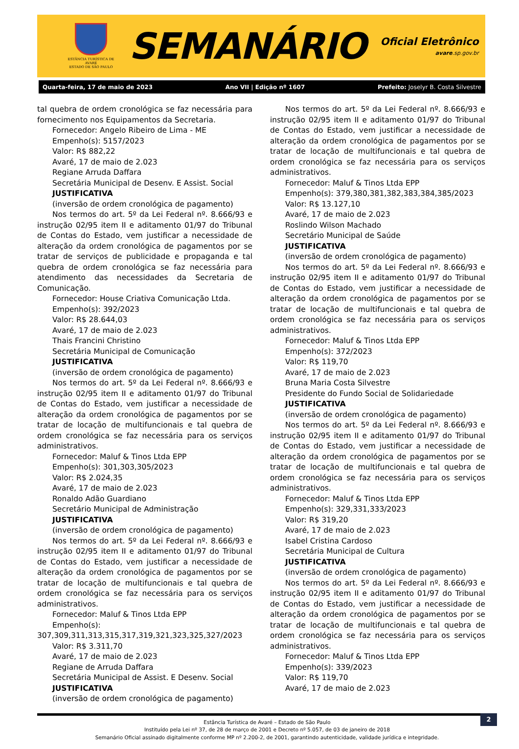ESTÂNCIA TURÍSTICA DE AVARÉ
ESTADO DE SÃO PAULO
SEMANÁRIO
Oficial Eletrônico
avare.sp.gov.br
Quarta-feira, 17 de maio de 2023 Ano VII | Edição nº 1607 Prefeito: Joselyr B. Costa Silvestre
tal quebra de ordem cronológica se faz necessária para fornecimento nos Equipamentos da Secretaria.
Fornecedor: Angelo Ribeiro de Lima - ME
Empenho(s): 5157/2023
Valor: R$ 882,22
Avaré, 17 de maio de 2.023
Regiane Arruda Daffara
Secretária Municipal de Desenv. E Assist. Social
JUSTIFICATIVA
(inversão de ordem cronológica de pagamento)
Nos termos do art. 5º da Lei Federal nº. 8.666/93 e instrução 02/95 item II e aditamento 01/97 do Tribunal de Contas do Estado, vem justificar a necessidade de alteração da ordem cronológica de pagamentos por se tratar de serviços de publicidade e propaganda e tal quebra de ordem cronológica se faz necessária para atendimento das necessidades da Secretaria de Comunicação.
Fornecedor: House Criativa Comunicação Ltda.
Empenho(s): 392/2023
Valor: R$ 28.644,03
Avaré, 17 de maio de 2.023
Thais Francini Christino
Secretária Municipal de Comunicação
JUSTIFICATIVA
(inversão de ordem cronológica de pagamento)
Nos termos do art. 5º da Lei Federal nº. 8.666/93 e instrução 02/95 item II e aditamento 01/97 do Tribunal de Contas do Estado, vem justificar a necessidade de alteração da ordem cronológica de pagamentos por se tratar de locação de multifuncionais e tal quebra de ordem cronológica se faz necessária para os serviços administrativos.
Fornecedor: Maluf & Tinos Ltda EPP
Empenho(s): 301,303,305/2023
Valor: R$ 2.024,35
Avaré, 17 de maio de 2.023
Ronaldo Adão Guardiano
Secretário Municipal de Administração
JUSTIFICATIVA
(inversão de ordem cronológica de pagamento)
Nos termos do art. 5º da Lei Federal nº. 8.666/93 e instrução 02/95 item II e aditamento 01/97 do Tribunal de Contas do Estado, vem justificar a necessidade de alteração da ordem cronológica de pagamentos por se tratar de locação de multifuncionais e tal quebra de ordem cronológica se faz necessária para os serviços administrativos.
Fornecedor: Maluf & Tinos Ltda EPP
Empenho(s): 307,309,311,313,315,317,319,321,323,325,327/2023
Valor: R$ 3.311,70
Avaré, 17 de maio de 2.023
Regiane de Arruda Daffara
Secretária Municipal de Assist. E Desenv. Social
JUSTIFICATIVA
(inversão de ordem cronológica de pagamento)
Nos termos do art. 5º da Lei Federal nº. 8.666/93 e instrução 02/95 item II e aditamento 01/97 do Tribunal de Contas do Estado, vem justificar a necessidade de alteração da ordem cronológica de pagamentos por se tratar de locação de multifuncionais e tal quebra de ordem cronológica se faz necessária para os serviços administrativos.
Fornecedor: Maluf & Tinos Ltda EPP
Empenho(s): 379,380,381,382,383,384,385/2023
Valor: R$ 13.127,10
Avaré, 17 de maio de 2.023
Roslindo Wilson Machado
Secretário Municipal de Saúde
JUSTIFICATIVA
(inversão de ordem cronológica de pagamento)
Nos termos do art. 5º da Lei Federal nº. 8.666/93 e instrução 02/95 item II e aditamento 01/97 do Tribunal de Contas do Estado, vem justificar a necessidade de alteração da ordem cronológica de pagamentos por se tratar de locação de multifuncionais e tal quebra de ordem cronológica se faz necessária para os serviços administrativos.
Fornecedor: Maluf & Tinos Ltda EPP
Empenho(s): 372/2023
Valor: R$ 119,70
Avaré, 17 de maio de 2.023
Bruna Maria Costa Silvestre
Presidente do Fundo Social de Solidariedade
JUSTIFICATIVA
(inversão de ordem cronológica de pagamento)
Nos termos do art. 5º da Lei Federal nº. 8.666/93 e instrução 02/95 item II e aditamento 01/97 do Tribunal de Contas do Estado, vem justificar a necessidade de alteração da ordem cronológica de pagamentos por se tratar de locação de multifuncionais e tal quebra de ordem cronológica se faz necessária para os serviços administrativos.
Fornecedor: Maluf & Tinos Ltda EPP
Empenho(s): 329,331,333/2023
Valor: R$ 319,20
Avaré, 17 de maio de 2.023
Isabel Cristina Cardoso
Secretária Municipal de Cultura
JUSTIFICATIVA
(inversão de ordem cronológica de pagamento)
Nos termos do art. 5º da Lei Federal nº. 8.666/93 e instrução 02/95 item II e aditamento 01/97 do Tribunal de Contas do Estado, vem justificar a necessidade de alteração da ordem cronológica de pagamentos por se tratar de locação de multifuncionais e tal quebra de ordem cronológica se faz necessária para os serviços administrativos.
Fornecedor: Maluf & Tinos Ltda EPP
Empenho(s): 339/2023
Valor: R$ 119,70
Avaré, 17 de maio de 2.023
2
Estância Turística de Avaré – Estado de São Paulo
Instituído pela Lei nº 37, de 28 de março de 2001 e Decreto nº 5.057, de 03 de janeiro de 2018
Semanário Oficial assinado digitalmente conforme MP nº 2.200-2, de 2001, garantindo autenticidade, validade jurídica e integridade.